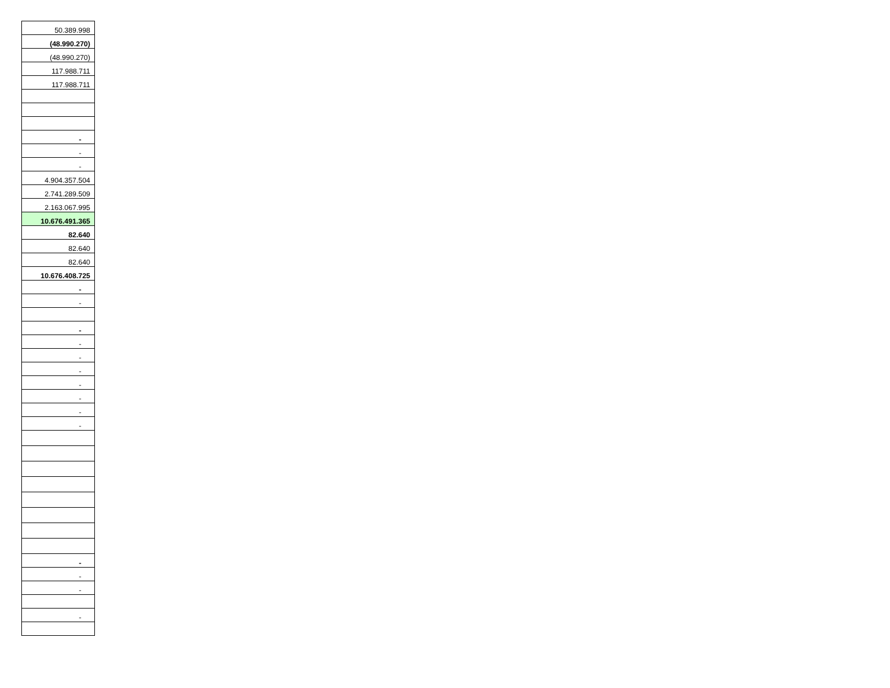| 50.389.998 |
| (48.990.270) |
| (48.990.270) |
| 117.988.711 |
| 117.988.711 |
| - |
| - |
| - |
| 4.904.357.504 |
| 2.741.289.509 |
| 2.163.067.995 |
| 10.676.491.365 |
| 82.640 |
| 82.640 |
| 82.640 |
| 10.676.408.725 |
| - |
| - |
| - |
| - |
| - |
| - |
| - |
| - |
| - |
| - |
| - |
| - |
| - |
| - |